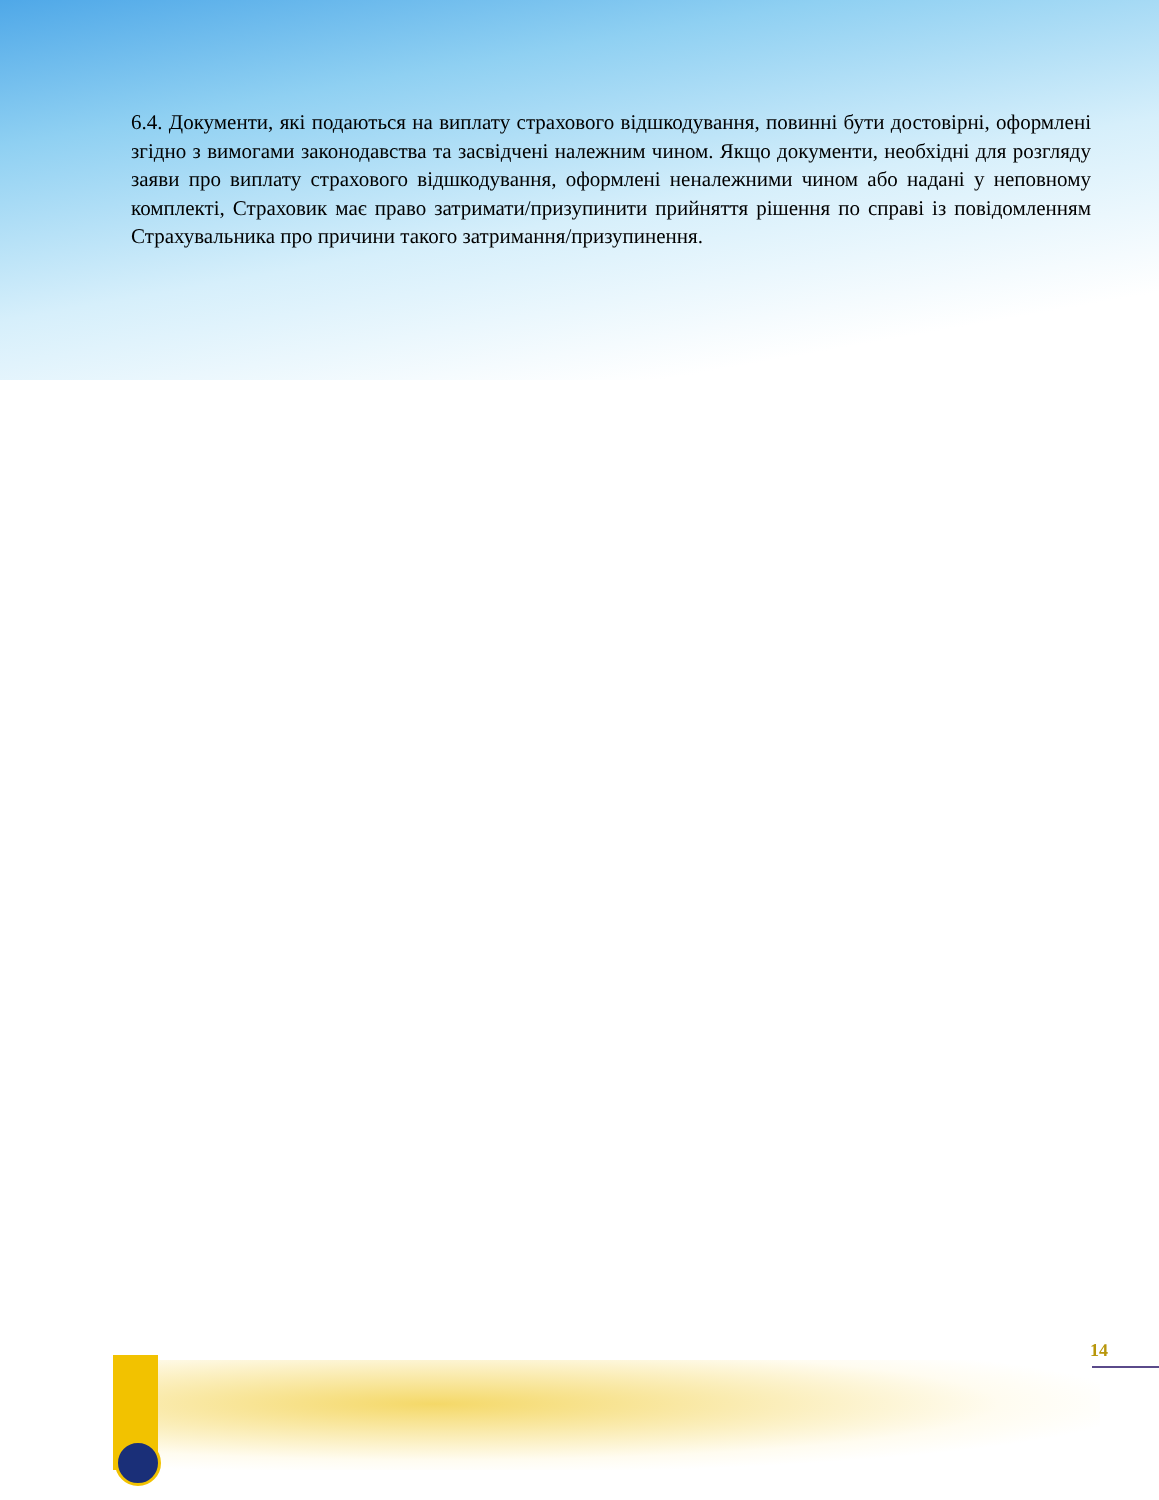6.4. Документи, які подаються на виплату страхового відшкодування, повинні бути достовірні, оформлені згідно з вимогами законодавства та засвідчені належним чином. Якщо документи, необхідні для розгляду заяви про виплату страхового відшкодування, оформлені неналежними чином або надані у неповному комплекті, Страховик має право затримати/призупинити прийняття рішення по справі із повідомленням Страхувальника про причини такого затримання/призупинення.
14